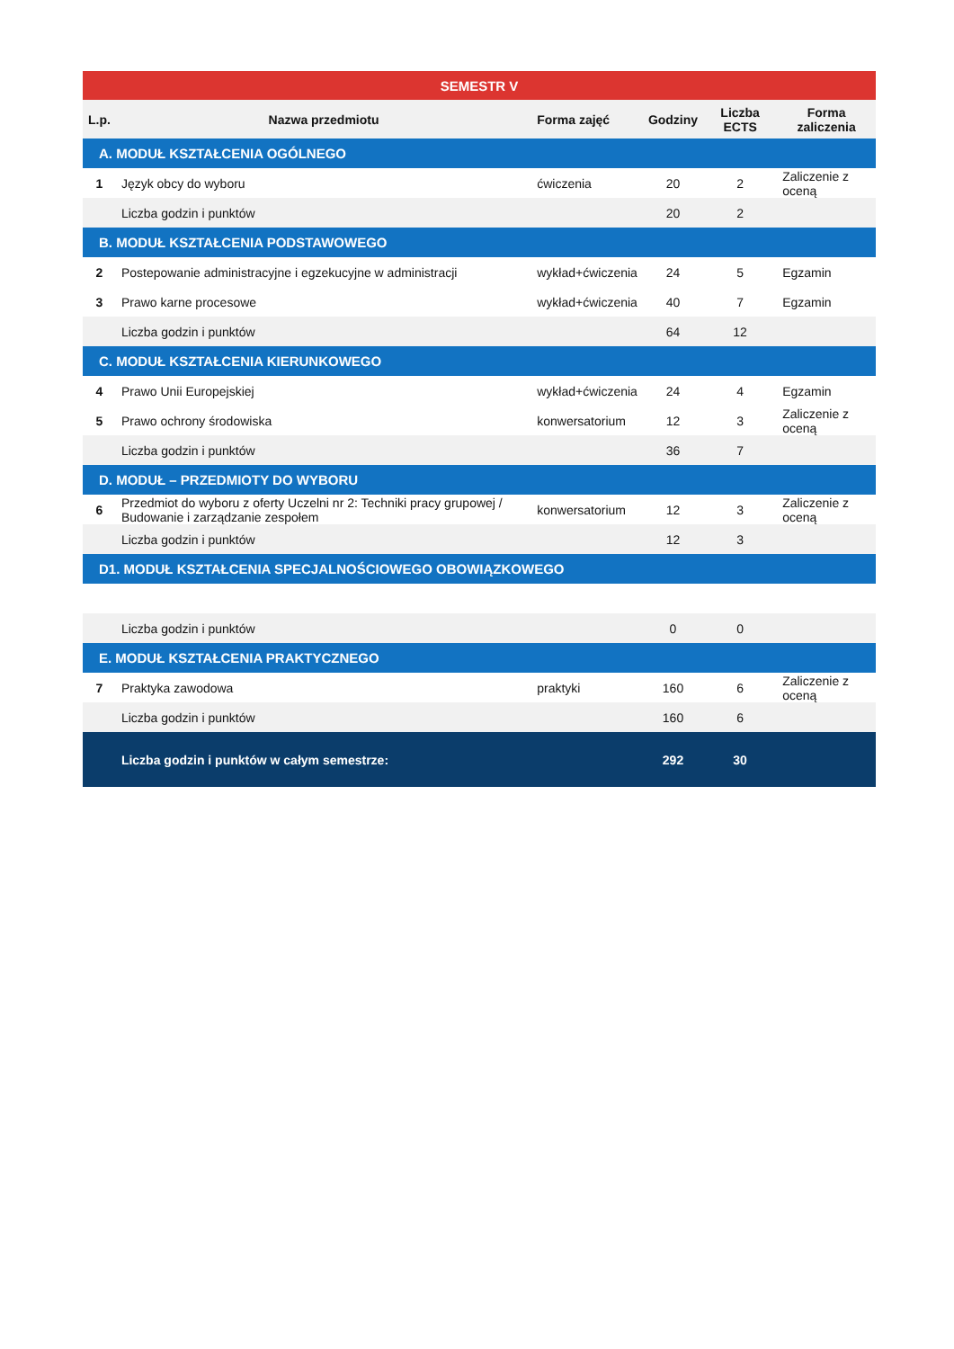| SEMESTR V | | | | | |
| --- | --- | --- | --- | --- | --- |
| L.p. | Nazwa przedmiotu | Forma zajęć | Godziny | Liczba ECTS | Forma zaliczenia |
| A. MODUŁ KSZTAŁCENIA OGÓLNEGO | | | | | |
| 1 | Język obcy do wyboru | ćwiczenia | 20 | 2 | Zaliczenie z oceną |
| | Liczba godzin i punktów | | 20 | 2 | |
| B. MODUŁ KSZTAŁCENIA PODSTAWOWEGO | | | | | |
| 2 | Postepowanie administracyjne i egzekucyjne w administracji | wykład+ćwiczenia | 24 | 5 | Egzamin |
| 3 | Prawo karne procesowe | wykład+ćwiczenia | 40 | 7 | Egzamin |
| | Liczba godzin i punktów | | 64 | 12 | |
| C. MODUŁ KSZTAŁCENIA KIERUNKOWEGO | | | | | |
| 4 | Prawo Unii Europejskiej | wykład+ćwiczenia | 24 | 4 | Egzamin |
| 5 | Prawo ochrony środowiska | konwersatorium | 12 | 3 | Zaliczenie z oceną |
| | Liczba godzin i punktów | | 36 | 7 | |
| D. MODUŁ – PRZEDMIOTY DO WYBORU | | | | | |
| 6 | Przedmiot do wyboru z oferty Uczelni nr 2: Techniki pracy grupowej / Budowanie i zarządzanie zespołem | konwersatorium | 12 | 3 | Zaliczenie z oceną |
| | Liczba godzin i punktów | | 12 | 3 | |
| D1. MODUŁ KSZTAŁCENIA SPECJALNOŚCIOWEGO OBOWIĄZKOWEGO | | | | | |
| | Liczba godzin i punktów | | 0 | 0 | |
| E. MODUŁ KSZTAŁCENIA PRAKTYCZNEGO | | | | | |
| 7 | Praktyka zawodowa | praktyki | 160 | 6 | Zaliczenie z oceną |
| | Liczba godzin i punktów | | 160 | 6 | |
| | Liczba godzin i punktów w całym semestrze: | | 292 | 30 | |